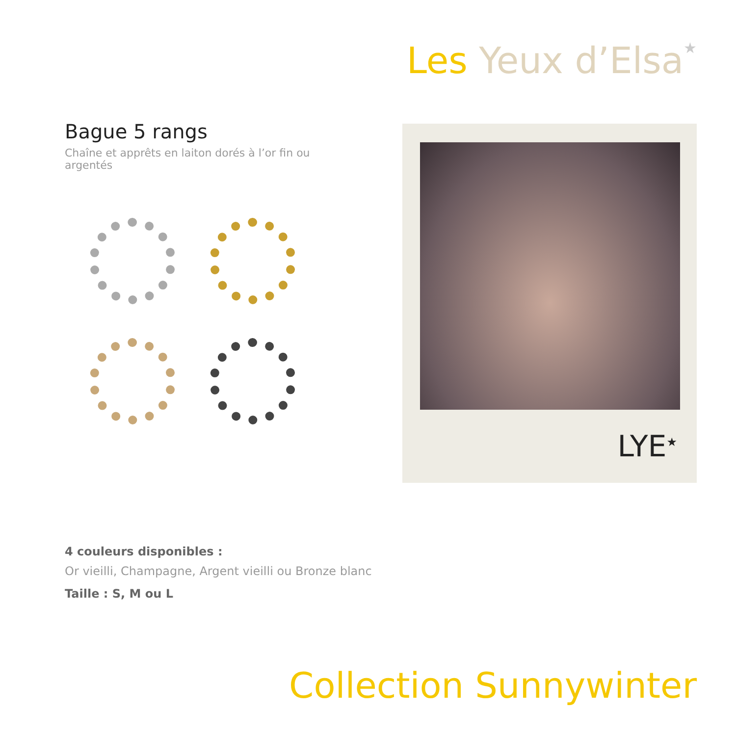Les Yeux d’Elsa★
Bague 5 rangs
Chaîne et apprêts en laiton dorés à l’or fin ou argentés
LYE<sup>★</sup>
4 couleurs disponibles :
Or vieilli, Champagne, Argent vieilli ou Bronze blanc
Taille : S, M ou L
Collection Sunnywinter